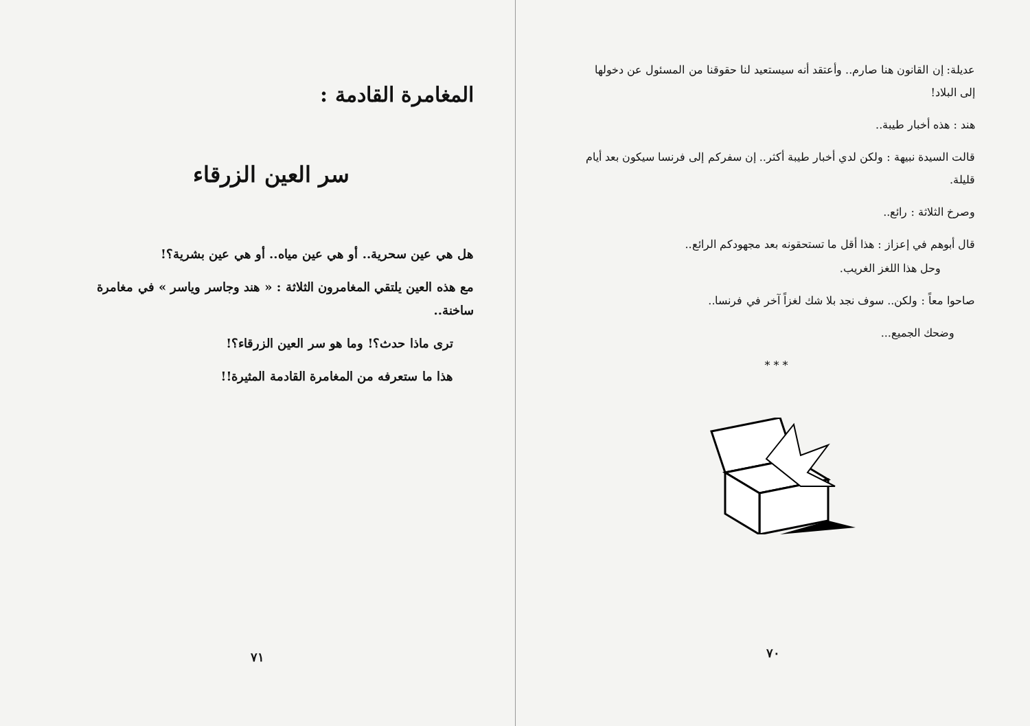عديلة: إن القانون هنا صارم.. وأعتقد أنه سيستعيد لنا حقوقنا من المسئول عن دخولها إلى البلاد!
هند : هذه أخبار طيبة..
قالت السيدة نبيهة : ولكن لدي أخبار طيبة أكثر.. إن سفركم إلى فرنسا سيكون بعد أيام قليلة.
وصرخ الثلاثة : رائع..
قال أبوهم في إعزاز : هذا أقل ما تستحقونه بعد مجهودكم الرائع..
وحل هذا اللغز الغريب.
صاحوا معاً : ولكن.. سوف نجد بلا شك لغزاً آخر في فرنسا..
وضحك الجميع...
* * *
٧٠
المغامرة القادمة :
سر العين الزرقاء
هل هي عين سحرية.. أو هي عين مياه.. أو هي عين بشرية؟!
مع هذه العين يلتقي المغامرون الثلاثة : « هند وجاسر وياسر » في مغامرة ساخنة..
ترى ماذا حدث؟! وما هو سر العين الزرقاء؟!
هذا ما ستعرفه من المغامرة القادمة المثيرة!!
٧١